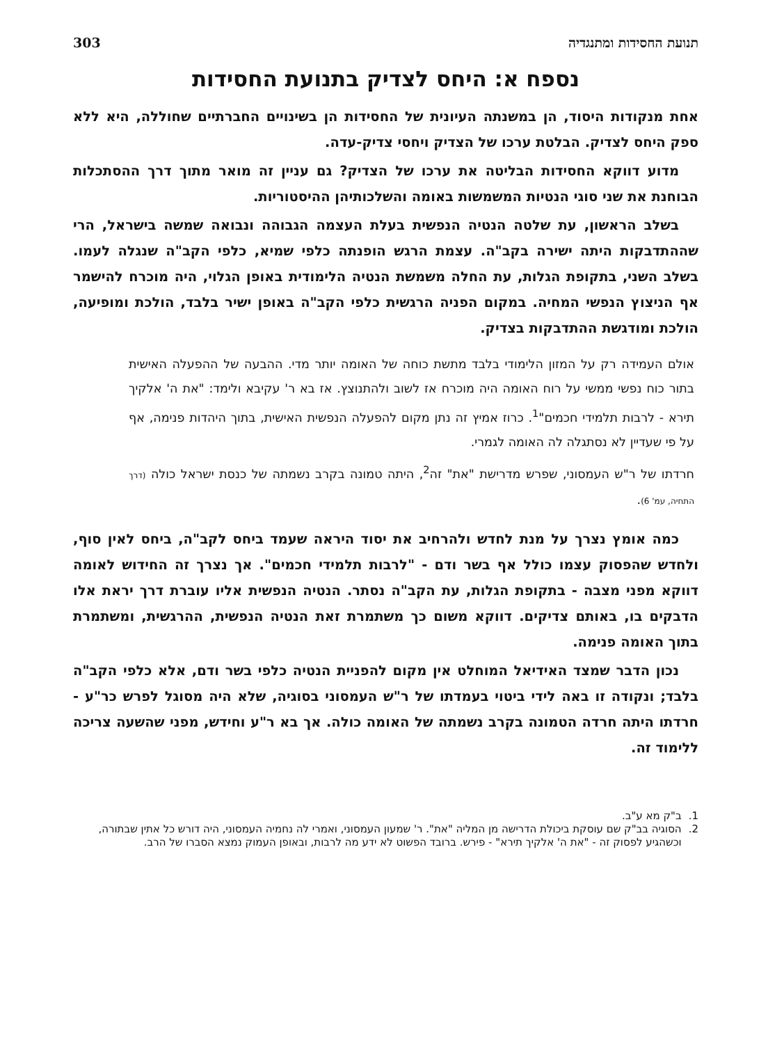תנועת החסידות ומתנגדיה 303
נספח א: היחס לצדיק בתנועת החסידות
אחת מנקודות היסוד, הן במשנתה העיונית של החסידות הן בשינויים החברתיים שחוללה, היא ללא ספק היחס לצדיק. הבלטת ערכו של הצדיק ויחסי צדיק-עדה.
מדוע דווקא החסידות הבליטה את ערכו של הצדיק? גם עניין זה מואר מתוך דרך ההסתכלות הבוחנת את שני סוגי הנטיות המשמשות באומה והשלכותיהן ההיסטוריות.
בשלב הראשון, עת שלטה הנטיה הנפשית בעלת העצמה הגבוהה ונבואה שמשה בישראל, הרי שההתדבקות היתה ישירה בקב"ה. עצמת הרגש הופנתה כלפי שמיא, כלפי הקב"ה שנגלה לעמו. בשלב השני, בתקופת הגלות, עת החלה משמשת הנטיה הלימודית באופן הגלוי, היה מוכרח להישמר אף הניצוץ הנפשי המחיה. במקום הפניה הרגשית כלפי הקב"ה באופן ישיר בלבד, הולכת ומופיעה, הולכת ומודגשת ההתדבקות בצדיק.
אולם העמידה רק על המזון הלימודי בלבד מתשת כוחה של האומה יותר מדי. ההבעה של ההפעלה האישית בתור כוח נפשי ממשי על רוח האומה היה מוכרח אז לשוב ולהתנוצץ. אז בא ר' עקיבא ולימד: "את ה' אלקיך תירא - לרבות תלמידי חכמים"<sup>1</sup>. כרוז אמיץ זה נתן מקום להפעלה הנפשית האישית, בתוך היהדות פנימה, אף על פי שעדיין לא נסתגלה לה האומה לגמרי.
חרדתו של ר"ש העמסוני, שפרש מדרישת "את" זה<sup>2</sup>, היתה טמונה בקרב נשמתה של כנסת ישראל כולה (דרך התחיה, עמ' 6).
כמה אומץ נצרך על מנת לחדש ולהרחיב את יסוד היראה שעמד ביחס לקב"ה, ביחס לאין סוף, ולחדש שהפסוק עצמו כולל אף בשר ודם - "לרבות תלמידי חכמים". אך נצרך זה החידוש לאומה דווקא מפני מצבה - בתקופת הגלות, עת הקב"ה נסתר. הנטיה הנפשית אליו עוברת דרך יראת אלו הדבקים בו, באותם צדיקים. דווקא משום כך משתמרת זאת הנטיה הנפשית, ההרגשית, ומשתמרת בתוך האומה פנימה.
נכון הדבר שמצד האידיאל המוחלט אין מקום להפניית הנטיה כלפי בשר ודם, אלא כלפי הקב"ה בלבד; ונקודה זו באה לידי ביטוי בעמדתו של ר"ש העמסוני בסוגיה, שלא היה מסוגל לפרש כר"ע - חרדתו היתה חרדה הטמונה בקרב נשמתה של האומה כולה. אך בא ר"ע וחידש, מפני שהשעה צריכה ללימוד זה.
1. ב"ק מא ע"ב.
2. הסוגיה בב"ק שם עוסקת ביכולת הדרישה מן המליה "את". ר' שמעון העמסוני, ואמרי לה נחמיה העמסוני, היה דורש כל אתין שבתורה, וכשהגיע לפסוק זה - "את ה' אלקיך תירא" - פירש. ברובד הפשוט לא ידע מה לרבות, ובאופן העמוק נמצא הסברו של הרב.